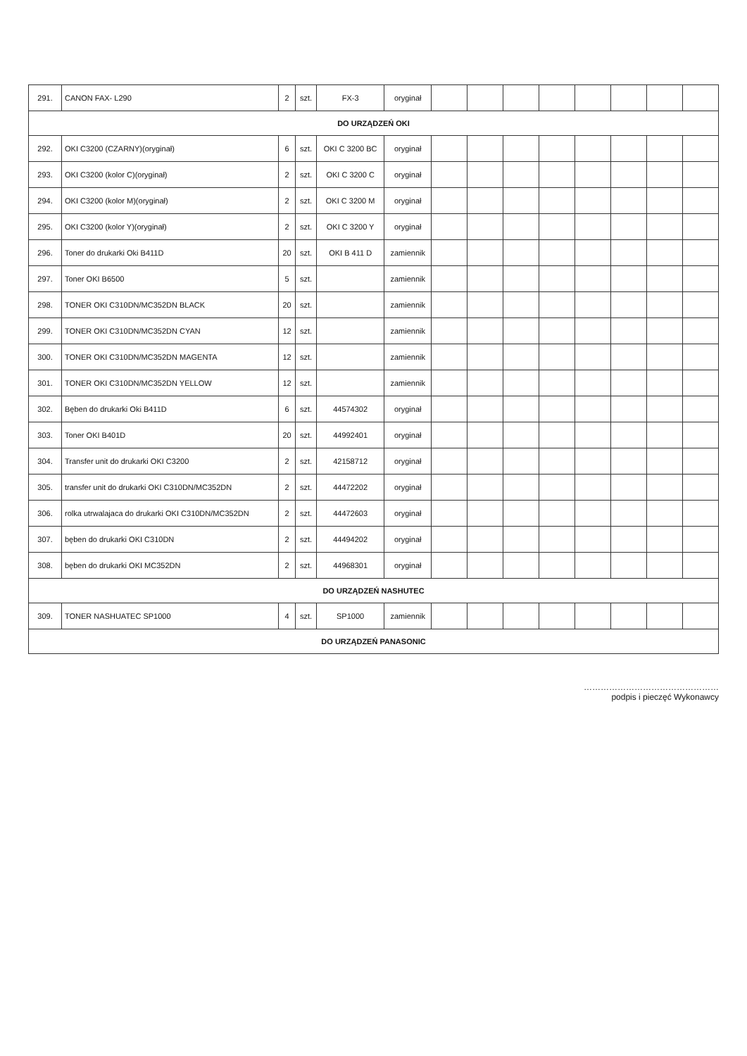| 291. | CANON FAX- L290 | 2 | szt. | FX-3 | oryginał | | | | | | | | |
| DO URZĄDZEŃ OKI | | | | | | | | | | | | | |
| 292. | OKI C3200 (CZARNY)(oryginał) | 6 | szt. | OKI C 3200 BC | oryginał | | | | | | | | |
| 293. | OKI C3200 (kolor C)(oryginał) | 2 | szt. | OKI C 3200 C | oryginał | | | | | | | | |
| 294. | OKI C3200 (kolor M)(oryginał) | 2 | szt. | OKI C 3200 M | oryginał | | | | | | | | |
| 295. | OKI C3200 (kolor Y)(oryginał) | 2 | szt. | OKI C 3200 Y | oryginał | | | | | | | | |
| 296. | Toner do drukarki Oki B411D | 20 | szt. | OKI B 411 D | zamiennik | | | | | | | | |
| 297. | Toner OKI B6500 | 5 | szt. | | zamiennik | | | | | | | | |
| 298. | TONER OKI C310DN/MC352DN BLACK | 20 | szt. | | zamiennik | | | | | | | | |
| 299. | TONER OKI C310DN/MC352DN CYAN | 12 | szt. | | zamiennik | | | | | | | | |
| 300. | TONER OKI C310DN/MC352DN MAGENTA | 12 | szt. | | zamiennik | | | | | | | | |
| 301. | TONER OKI C310DN/MC352DN YELLOW | 12 | szt. | | zamiennik | | | | | | | | |
| 302. | Bęben do drukarki Oki B411D | 6 | szt. | 44574302 | oryginał | | | | | | | | |
| 303. | Toner OKI B401D | 20 | szt. | 44992401 | oryginał | | | | | | | | |
| 304. | Transfer unit do drukarki OKI C3200 | 2 | szt. | 42158712 | oryginał | | | | | | | | |
| 305. | transfer unit do drukarki OKI C310DN/MC352DN | 2 | szt. | 44472202 | oryginał | | | | | | | | |
| 306. | rolka utrwalajaca do drukarki OKI C310DN/MC352DN | 2 | szt. | 44472603 | oryginał | | | | | | | | |
| 307. | bęben do drukarki OKI C310DN | 2 | szt. | 44494202 | oryginał | | | | | | | | |
| 308. | bęben do drukarki OKI MC352DN | 2 | szt. | 44968301 | oryginał | | | | | | | | |
| DO URZĄDZEŃ NASHUTEC | | | | | | | | | | | | | |
| 309. | TONER NASHUATEC SP1000 | 4 | szt. | SP1000 | zamiennik | | | | | | | | |
| DO URZĄDZEŃ PANASONIC | | | | | | | | | | | | | |
…………………………………………
podpis i pieczęć Wykonawcy